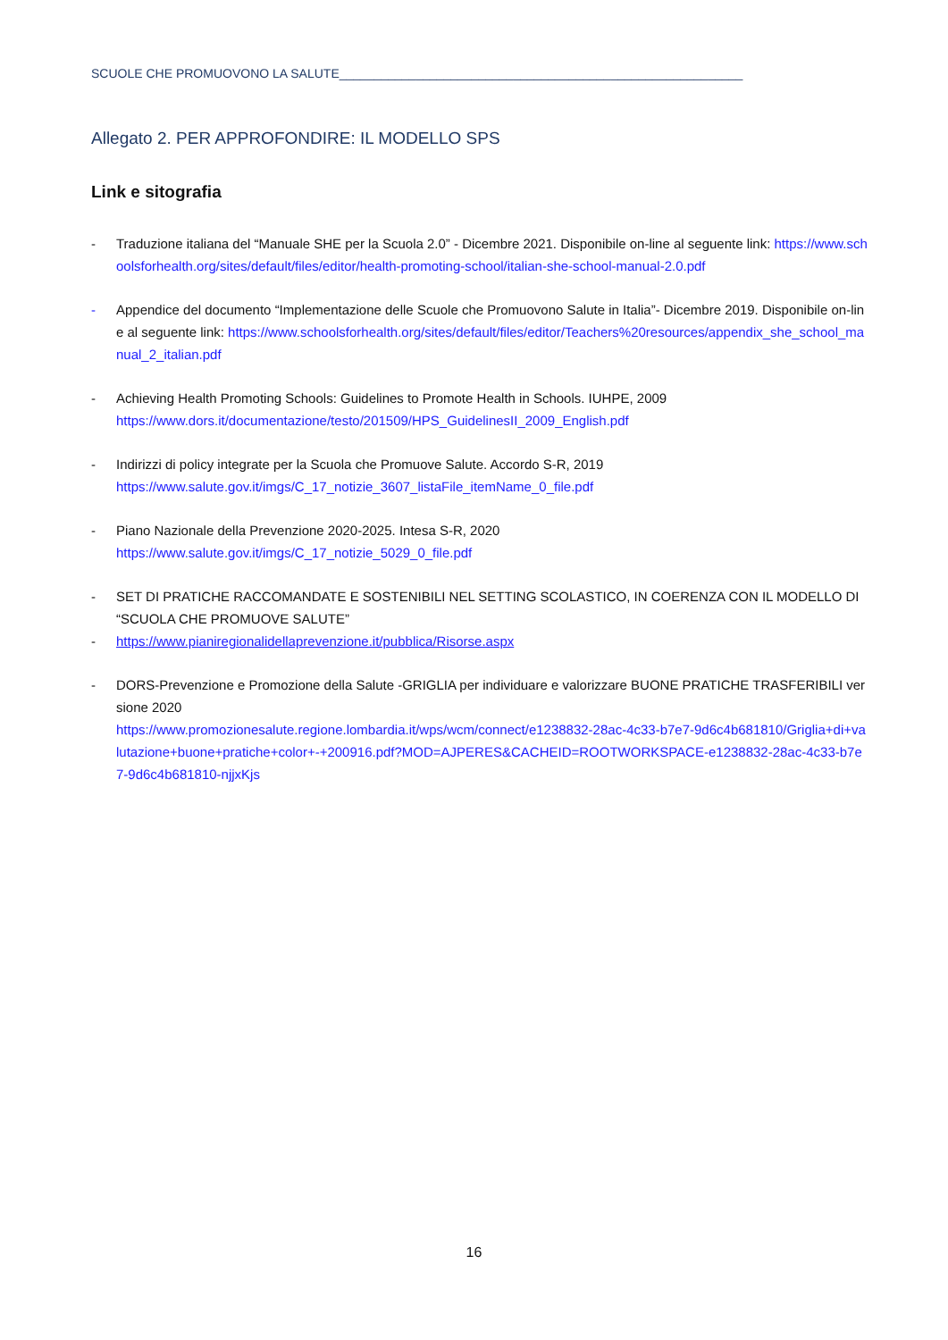SCUOLE CHE PROMUOVONO LA SALUTE__________________________________________________________
Allegato 2. PER APPROFONDIRE: IL MODELLO SPS
Link e sitografia
- Traduzione italiana del “Manuale SHE per la Scuola 2.0” - Dicembre 2021. Disponibile on-line al seguente link: https://www.schoolsforhealth.org/sites/default/files/editor/health-promoting-school/italian-she-school-manual-2.0.pdf
- Appendice del documento “Implementazione delle Scuole che Promuovono Salute in Italia”- Dicembre 2019. Disponibile on-line al seguente link: https://www.schoolsforhealth.org/sites/default/files/editor/Teachers%20resources/appendix_she_school_manual_2_italian.pdf
- Achieving Health Promoting Schools: Guidelines to Promote Health in Schools. IUHPE, 2009
https://www.dors.it/documentazione/testo/201509/HPS_GuidelinesII_2009_English.pdf
- Indirizzi di policy integrate per la Scuola che Promuove Salute. Accordo S-R, 2019
https://www.salute.gov.it/imgs/C_17_notizie_3607_listaFile_itemName_0_file.pdf
- Piano Nazionale della Prevenzione 2020-2025. Intesa S-R, 2020
https://www.salute.gov.it/imgs/C_17_notizie_5029_0_file.pdf
- SET DI PRATICHE RACCOMANDATE E SOSTENIBILI NEL SETTING SCOLASTICO, IN COERENZA CON IL MODELLO DI “SCUOLA CHE PROMUOVE SALUTE”
- https://www.pianiregionalidellaprevenzione.it/pubblica/Risorse.aspx
- DORS-Prevenzione e Promozione della Salute -GRIGLIA per individuare e valorizzare BUONE PRATICHE TRASFERIBILI versione 2020
https://www.promozionesalute.regione.lombardia.it/wps/wcm/connect/e1238832-28ac-4c33-b7e7-9d6c4b681810/Griglia+di+valutazione+buone+pratiche+color+-+200916.pdf?MOD=AJPERES&CACHEID=ROOTWORKSPACE-e1238832-28ac-4c33-b7e7-9d6c4b681810-njjxKjs
16